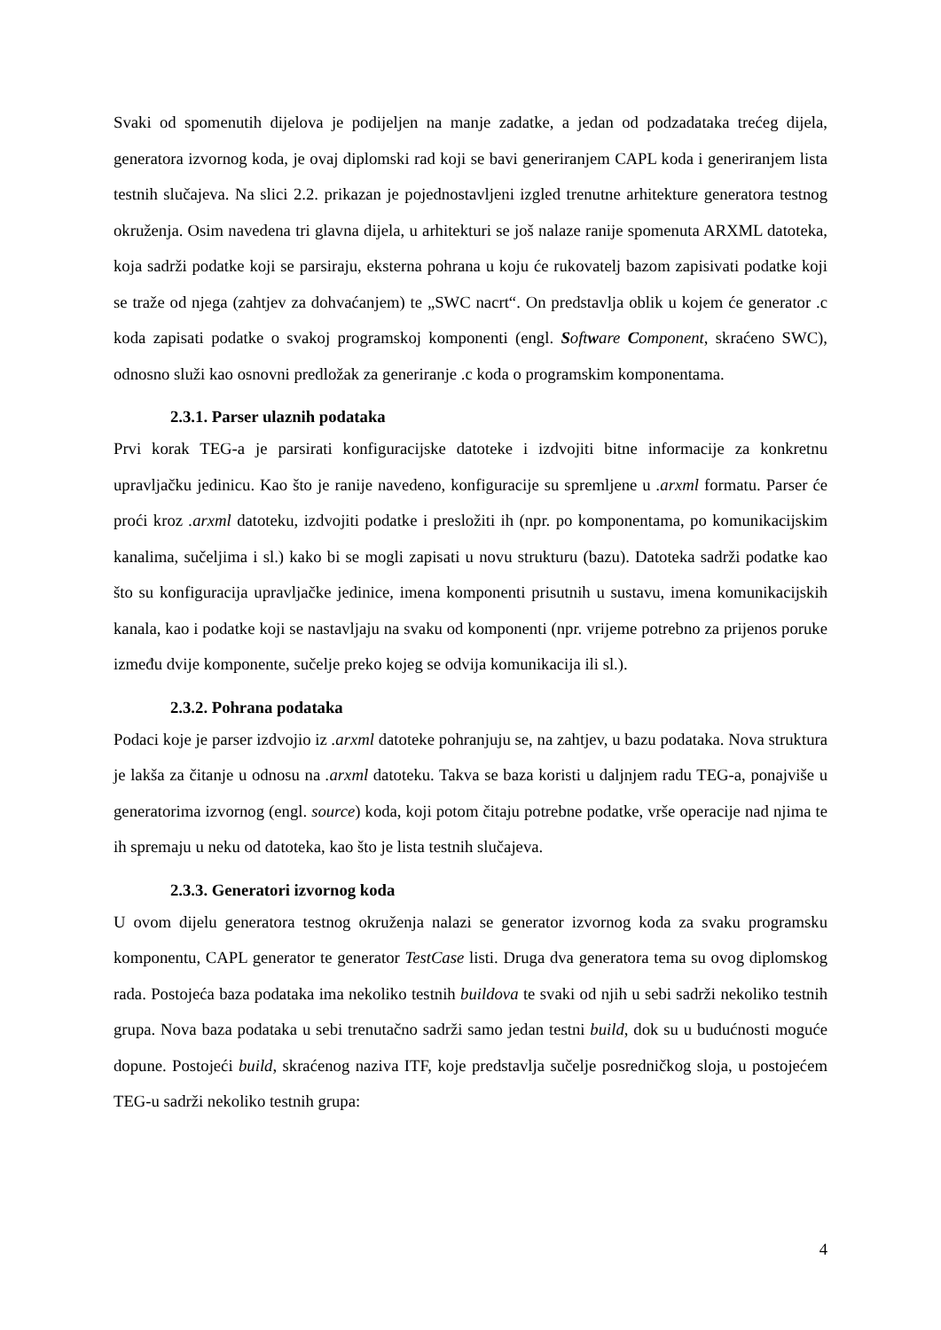Svaki od spomenutih dijelova je podijeljen na manje zadatke, a jedan od podzadataka trećeg dijela, generatora izvornog koda, je ovaj diplomski rad koji se bavi generiranjem CAPL koda i generiranjem lista testnih slučajeva. Na slici 2.2. prikazan je pojednostavljeni izgled trenutne arhitekture generatora testnog okruženja. Osim navedena tri glavna dijela, u arhitekturi se još nalaze ranije spomenuta ARXML datoteka, koja sadrži podatke koji se parsiraju, eksterna pohrana u koju će rukovatelj bazom zapisivati podatke koji se traže od njega (zahtjev za dohvaćanjem) te „SWC nacrt“. On predstavlja oblik u kojem će generator .c koda zapisati podatke o svakoj programskoj komponenti (engl. Software Component, skraćeno SWC), odnosno služi kao osnovni predložak za generiranje .c koda o programskim komponentama.
2.3.1. Parser ulaznih podataka
Prvi korak TEG-a je parsirati konfiguracijske datoteke i izdvojiti bitne informacije za konkretnu upravljačku jedinicu. Kao što je ranije navedeno, konfiguracije su spremljene u .arxml formatu. Parser će proći kroz .arxml datoteku, izdvojiti podatke i presložiti ih (npr. po komponentama, po komunikacijskim kanalima, sučeljima i sl.) kako bi se mogli zapisati u novu strukturu (bazu). Datoteka sadrži podatke kao što su konfiguracija upravljačke jedinice, imena komponenti prisutnih u sustavu, imena komunikacijskih kanala, kao i podatke koji se nastavljaju na svaku od komponenti (npr. vrijeme potrebno za prijenos poruke između dvije komponente, sučelje preko kojeg se odvija komunikacija ili sl.).
2.3.2. Pohrana podataka
Podaci koje je parser izdvojio iz .arxml datoteke pohranjuju se, na zahtjev, u bazu podataka. Nova struktura je lakša za čitanje u odnosu na .arxml datoteku. Takva se baza koristi u daljnjem radu TEG-a, ponajviše u generatorima izvornog (engl. source) koda, koji potom čitaju potrebne podatke, vrše operacije nad njima te ih spremaju u neku od datoteka, kao što je lista testnih slučajeva.
2.3.3. Generatori izvornog koda
U ovom dijelu generatora testnog okruženja nalazi se generator izvornog koda za svaku programsku komponentu, CAPL generator te generator TestCase listi. Druga dva generatora tema su ovog diplomskog rada. Postojeća baza podataka ima nekoliko testnih buildova te svaki od njih u sebi sadrži nekoliko testnih grupa. Nova baza podataka u sebi trenutačno sadrži samo jedan testni build, dok su u budućnosti moguće dopune. Postojeći build, skraćenog naziva ITF, koje predstavlja sučelje posredničkog sloja, u postojećem TEG-u sadrži nekoliko testnih grupa:
4